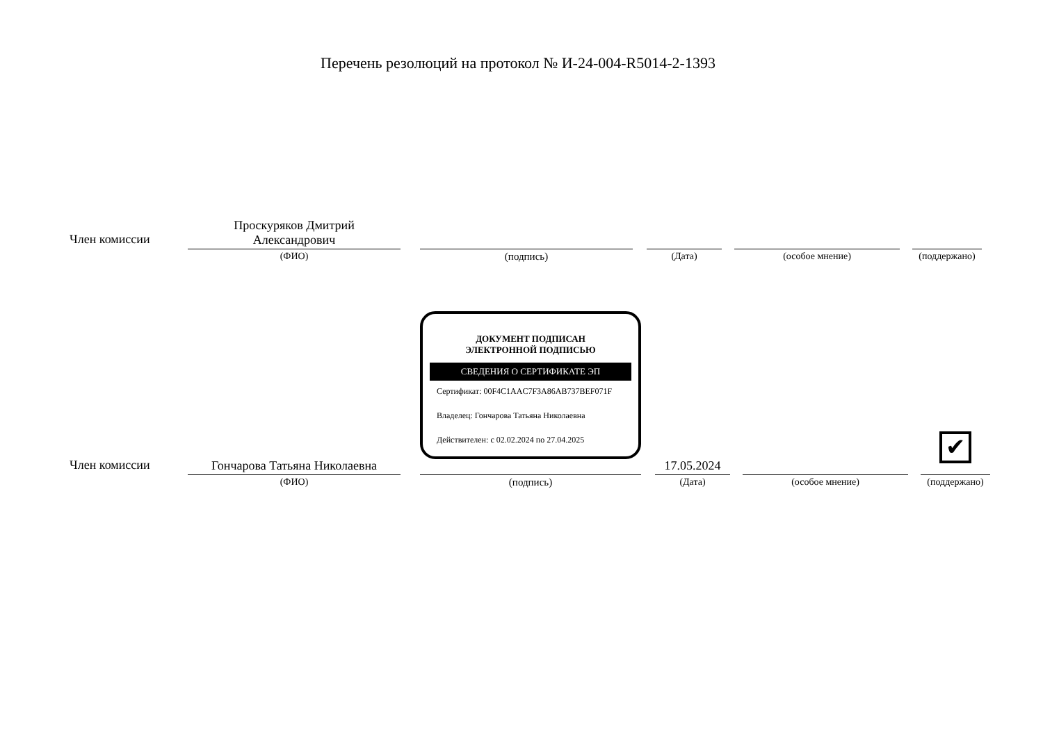Перечень резолюций на протокол № И-24-004-R5014-2-1393
| Член комиссии | Проскуряков Дмитрий Александрович | | | | | | | | |
| | (ФИО) | | (подпись) | | (Дата) | | (особое мнение) | | (поддержано) |
| Член комиссии | Гончарова Татьяна Николаевна | | ДОКУМЕНТ ПОДПИСАН ЭЛЕКТРОННОЙ ПОДПИСЬЮ СВЕДЕНИЯ О СЕРТИФИКАТЕ ЭП Сертификат: 00F4C1AAC7F3A86AB737BEF071F Владелец: Гончарова Татьяна Николаевна Действителен: с 02.02.2024 по 27.04.2025 | | 17.05.2024 | | | | ✔ |
| | (ФИО) | | (подпись) | | (Дата) | | (особое мнение) | | (поддержано) |